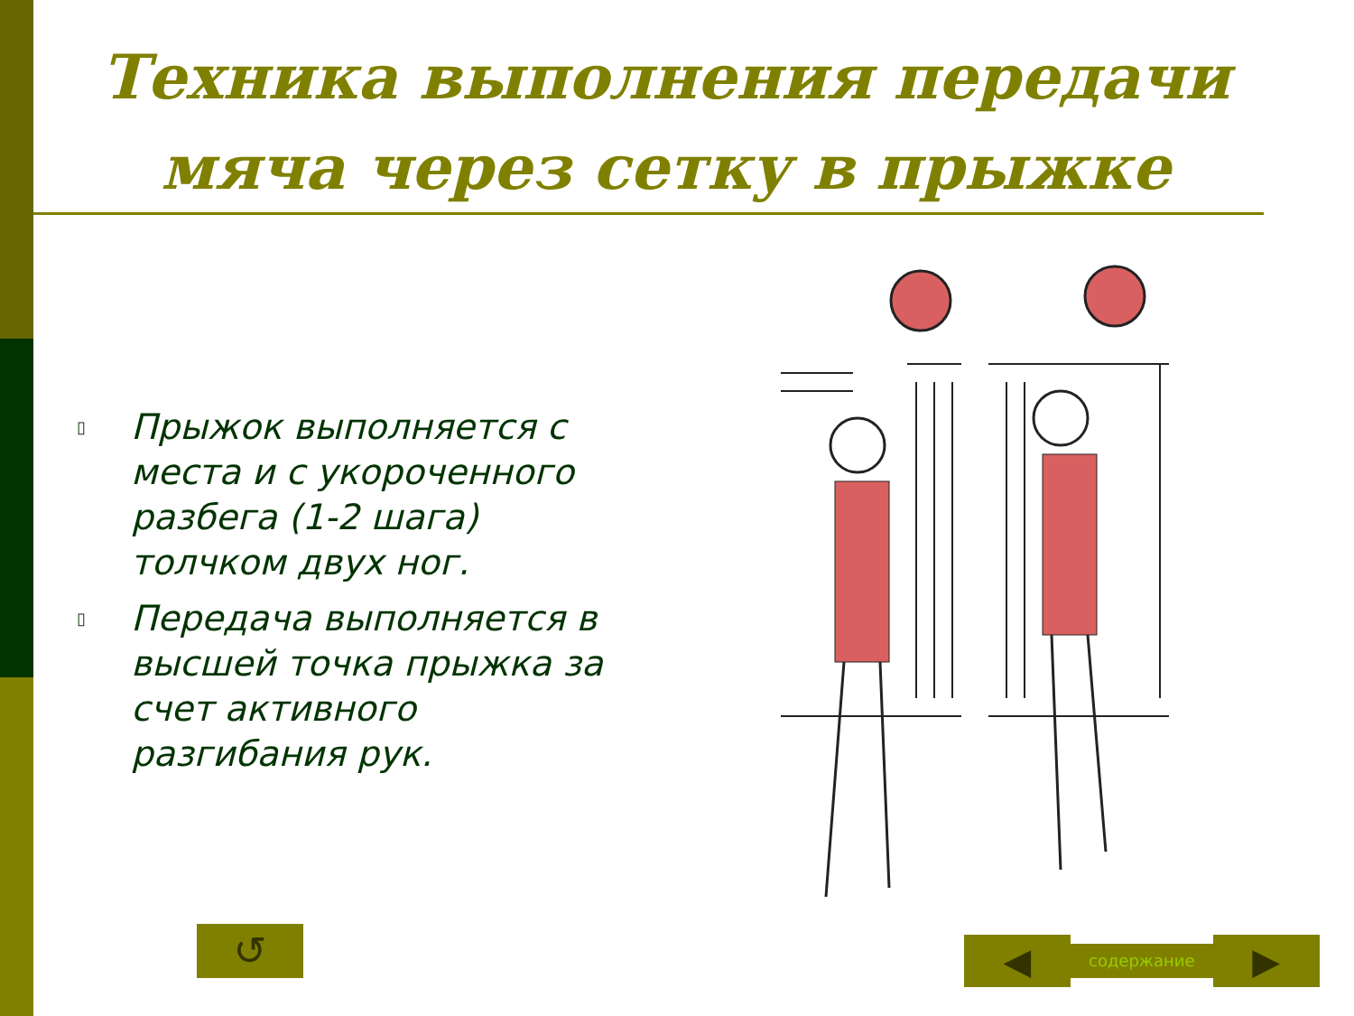Техника выполнения передачи мяча через сетку в прыжке
▯ Прыжок выполняется с места и с укороченного разбега (1-2 шага) толчком двух ног.
▯ Передача выполняется в высшей точка прыжка за счет активного разгибания рук.
↺
◀
содержание
▶